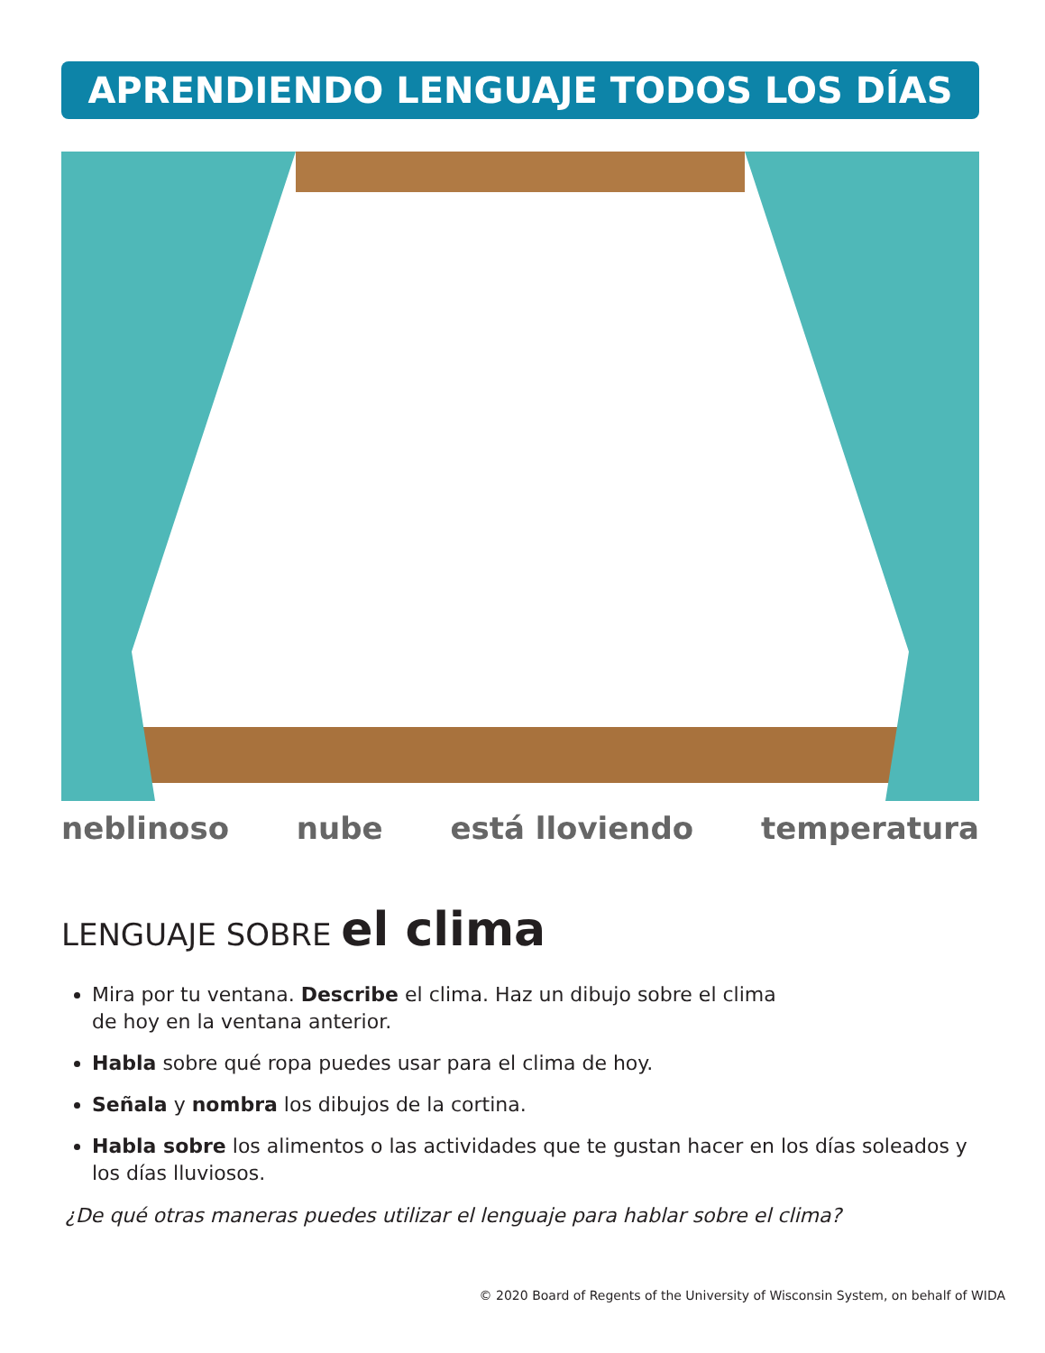APRENDIENDO LENGUAJE TODOS LOS DÍAS
neblinoso nube está lloviendo temperatura
LENGUAJE SOBRE el clima
Mira por tu ventana. Describe el clima. Haz un dibujo sobre el clima
de hoy en la ventana anterior.
Habla sobre qué ropa puedes usar para el clima de hoy.
Señala y nombra los dibujos de la cortina.
Habla sobre los alimentos o las actividades que te gustan hacer en los días soleados y los días lluviosos.
¿De qué otras maneras puedes utilizar el lenguaje para hablar sobre el clima?
© 2020 Board of Regents of the University of Wisconsin System, on behalf of WIDA